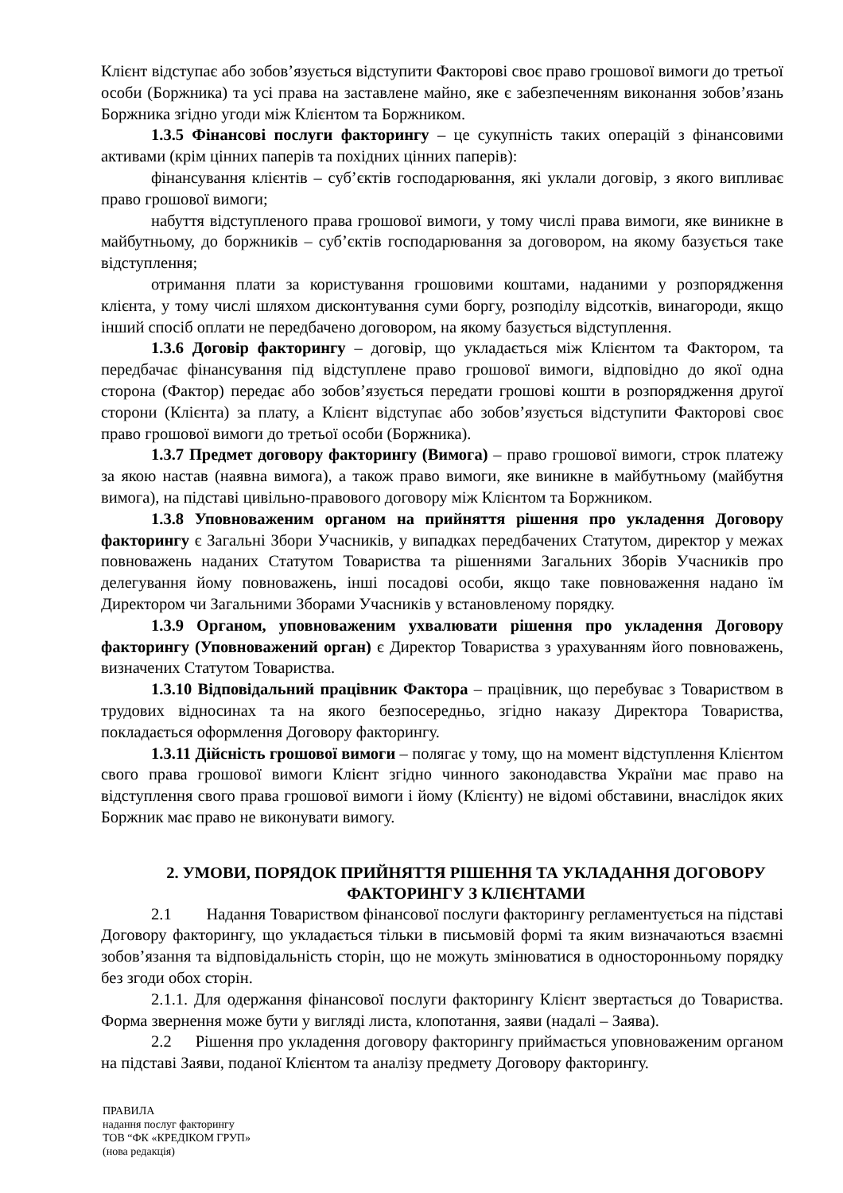Клієнт відступає або зобов’язується відступити Факторові своє право грошової вимоги до третьої особи (Боржника) та усі права на заставлене майно, яке є забезпеченням виконання зобов’язань Боржника згідно угоди між Клієнтом та Боржником.
1.3.5 Фінансові послуги факторингу – це сукупність таких операцій з фінансовими активами (крім цінних паперів та похідних цінних паперів):
фінансування клієнтів – суб’єктів господарювання, які уклали договір, з якого випливає право грошової вимоги;
набуття відступленого права грошової вимоги, у тому числі права вимоги, яке виникне в майбутньому, до боржників – суб’єктів господарювання за договором, на якому базується таке відступлення;
отримання плати за користування грошовими коштами, наданими у розпорядження клієнта, у тому числі шляхом дисконтування суми боргу, розподілу відсотків, винагороди, якщо інший спосіб оплати не передбачено договором, на якому базується відступлення.
1.3.6 Договір факторингу – договір, що укладається між Клієнтом та Фактором, та передбачає фінансування під відступлене право грошової вимоги, відповідно до якої одна сторона (Фактор) передає або зобов’язується передати грошові кошти в розпорядження другої сторони (Клієнта) за плату, а Клієнт відступає або зобов’язується відступити Факторові своє право грошової вимоги до третьої особи (Боржника).
1.3.7 Предмет договору факторингу (Вимога) – право грошової вимоги, строк платежу за якою настав (наявна вимога), а також право вимоги, яке виникне в майбутньому (майбутня вимога), на підставі цивільно-правового договору між Клієнтом та Боржником.
1.3.8 Уповноваженим органом на прийняття рішення про укладення Договору факторингу є Загальні Збори Учасників, у випадках передбачених Статутом, директор у межах повноважень наданих Статутом Товариства та рішеннями Загальних Зборів Учасників про делегування йому повноважень, інші посадові особи, якщо таке повноваження надано їм Директором чи Загальними Зборами Учасників у встановленому порядку.
1.3.9 Органом, уповноваженим ухвалювати рішення про укладення Договору факторингу (Уповноважений орган) є Директор Товариства з урахуванням його повноважень, визначених Статутом Товариства.
1.3.10 Відповідальний працівник Фактора – працівник, що перебуває з Товариством в трудових відносинах та на якого безпосередньо, згідно наказу Директора Товариства, покладається оформлення Договору факторингу.
1.3.11 Дійсність грошової вимоги – полягає у тому, що на момент відступлення Клієнтом свого права грошової вимоги Клієнт згідно чинного законодавства України має право на відступлення свого права грошової вимоги і йому (Клієнту) не відомі обставини, внаслідок яких Боржник має право не виконувати вимогу.
2. УМОВИ, ПОРЯДОК ПРИЙНЯТТЯ РІШЕННЯ ТА УКЛАДАННЯ ДОГОВОРУ ФАКТОРИНГУ З КЛІЄНТАМИ
2.1 Надання Товариством фінансової послуги факторингу регламентується на підставі Договору факторингу, що укладається тільки в письмовій формі та яким визначаються взаємні зобов’язання та відповідальність сторін, що не можуть змінюватися в односторонньому порядку без згоди обох сторін.
2.1.1. Для одержання фінансової послуги факторингу Клієнт звертається до Товариства. Форма звернення може бути у вигляді листа, клопотання, заяви (надалі – Заява).
2.2 Рішення про укладення договору факторингу приймається уповноваженим органом на підставі Заяви, поданої Клієнтом та аналізу предмету Договору факторингу.
ПРАВИЛА
надання послуг факторингу
ТОВ “ФК «КРЕДІКОМ ГРУП»
(нова редакція)